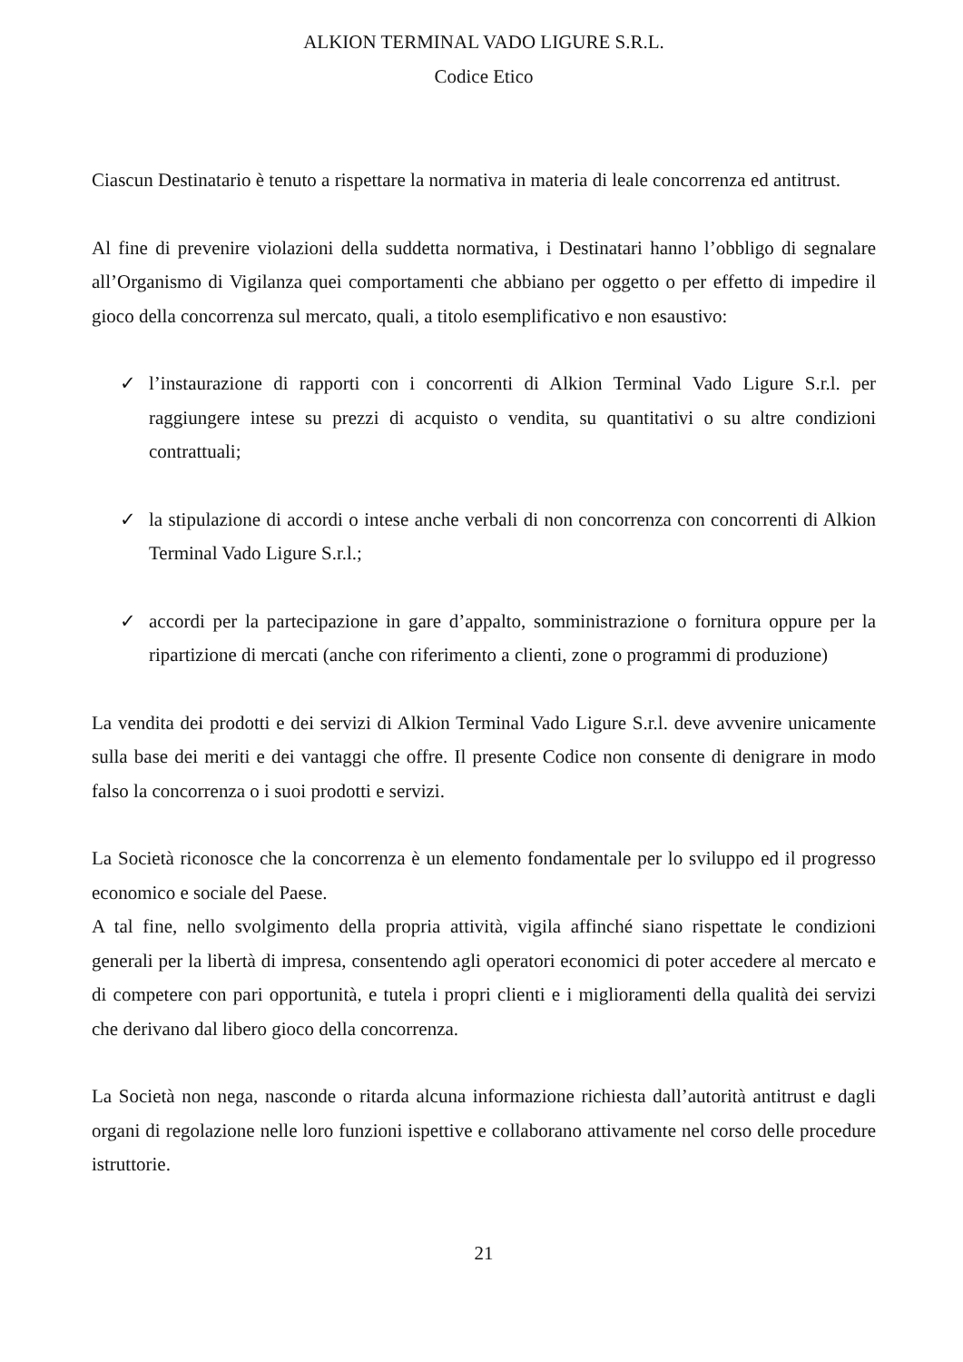ALKION TERMINAL VADO LIGURE S.R.L.
Codice Etico
Ciascun Destinatario è tenuto a rispettare la normativa in materia di leale concorrenza ed antitrust.
Al fine di prevenire violazioni della suddetta normativa, i Destinatari hanno l’obbligo di segnalare all’Organismo di Vigilanza quei comportamenti che abbiano per oggetto o per effetto di impedire il gioco della concorrenza sul mercato, quali, a titolo esemplificativo e non esaustivo:
✓ l’instaurazione di rapporti con i concorrenti di Alkion Terminal Vado Ligure S.r.l. per raggiungere intese su prezzi di acquisto o vendita, su quantitativi o su altre condizioni contrattuali;
✓ la stipulazione di accordi o intese anche verbali di non concorrenza con concorrenti di Alkion Terminal Vado Ligure S.r.l.;
✓ accordi per la partecipazione in gare d’appalto, somministrazione o fornitura oppure per la ripartizione di mercati (anche con riferimento a clienti, zone o programmi di produzione)
La vendita dei prodotti e dei servizi di Alkion Terminal Vado Ligure S.r.l. deve avvenire unicamente sulla base dei meriti e dei vantaggi che offre. Il presente Codice non consente di denigrare in modo falso la concorrenza o i suoi prodotti e servizi.
La Società riconosce che la concorrenza è un elemento fondamentale per lo sviluppo ed il progresso economico e sociale del Paese.
A tal fine, nello svolgimento della propria attività, vigila affinché siano rispettate le condizioni generali per la libertà di impresa, consentendo agli operatori economici di poter accedere al mercato e di competere con pari opportunità, e tutela i propri clienti e i miglioramenti della qualità dei servizi che derivano dal libero gioco della concorrenza.
La Società non nega, nasconde o ritarda alcuna informazione richiesta dall’autorità antitrust e dagli organi di regolazione nelle loro funzioni ispettive e collaborano attivamente nel corso delle procedure istruttorie.
21